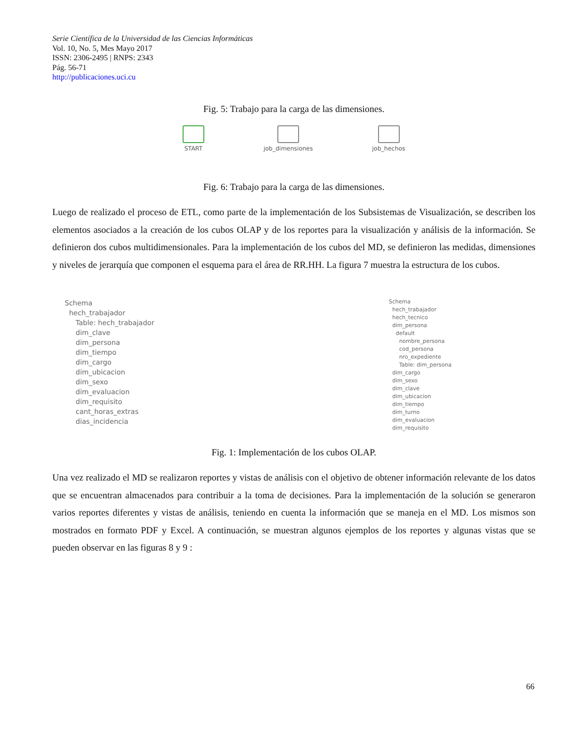Serie Científica de la Universidad de las Ciencias Informáticas
Vol. 10, No. 5, Mes Mayo 2017
ISSN: 2306-2495 | RNPS: 2343
Pág. 56-71
http://publicaciones.uci.cu
Fig. 5: Trabajo para la carga de las dimensiones.
START job_dimensiones job_hechos
Fig. 6: Trabajo para la carga de las dimensiones.
Luego de realizado el proceso de ETL, como parte de la implementación de los Subsistemas de Visualización, se describen los elementos asociados a la creación de los cubos OLAP y de los reportes para la visualización y análisis de la información. Se definieron dos cubos multidimensionales. Para la implementación de los cubos del MD, se definieron las medidas, dimensiones y niveles de jerarquía que componen el esquema para el área de RR.HH. La figura 7 muestra la estructura de los cubos.
Schema
hech_trabajador
Table: hech_trabajador
dim_clave
dim_persona
dim_tiempo
dim_cargo
dim_ubicacion
dim_sexo
dim_evaluacion
dim_requisito
cant_horas_extras
dias_incidencia
Schema
hech_trabajador
hech_tecnico
dim_persona
default
nombre_persona
cod_persona
nro_expediente
Table: dim_persona
dim_cargo
dim_sexo
dim_clave
dim_ubicacion
dim_tiempo
dim_turno
dim_evaluacion
dim_requisito
Fig. 1: Implementación de los cubos OLAP.
Una vez realizado el MD se realizaron reportes y vistas de análisis con el objetivo de obtener información relevante de los datos que se encuentran almacenados para contribuir a la toma de decisiones. Para la implementación de la solución se generaron varios reportes diferentes y vistas de análisis, teniendo en cuenta la información que se maneja en el MD. Los mismos son mostrados en formato PDF y Excel. A continuación, se muestran algunos ejemplos de los reportes y algunas vistas que se pueden observar en las figuras 8 y 9 :
66